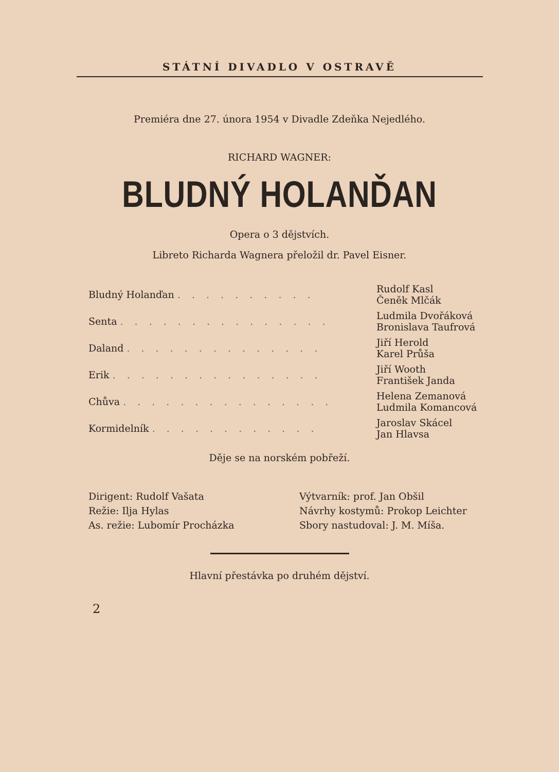STÁTNÍ DIVADLO V OSTRAVĚ
Premiéra dne 27. února 1954 v Divadle Zdeňka Nejedlého.
RICHARD WAGNER:
BLUDNÝ HOLANĎAN
Opera o 3 dějstvích.
Libreto Richarda Wagnera přeložil dr. Pavel Eisner.
| Bludný Holanďan . . . . . . . . . . | Rudolf Kasl Čeněk Mlčák |
| Senta . . . . . . . . . . . . . . . | Ludmila Dvořáková Bronislava Taufrová |
| Daland . . . . . . . . . . . . . . | Jiří Herold Karel Průša |
| Erik . . . . . . . . . . . . . . . | Jiří Wooth František Janda |
| Chůva . . . . . . . . . . . . . . . | Helena Zemanová Ludmila Komancová |
| Kormidelník . . . . . . . . . . . . | Jaroslav Skácel Jan Hlavsa |
Děje se na norském pobřeží.
| Dirigent: Rudolf Vašata | Výtvarník: prof. Jan Obšil |
| Režie: Ilja Hylas | Návrhy kostymů: Prokop Leichter |
| As. režie: Lubomír Procházka | Sbory nastudoval: J. M. Míša. |
Hlavní přestávka po druhém dějství.
2